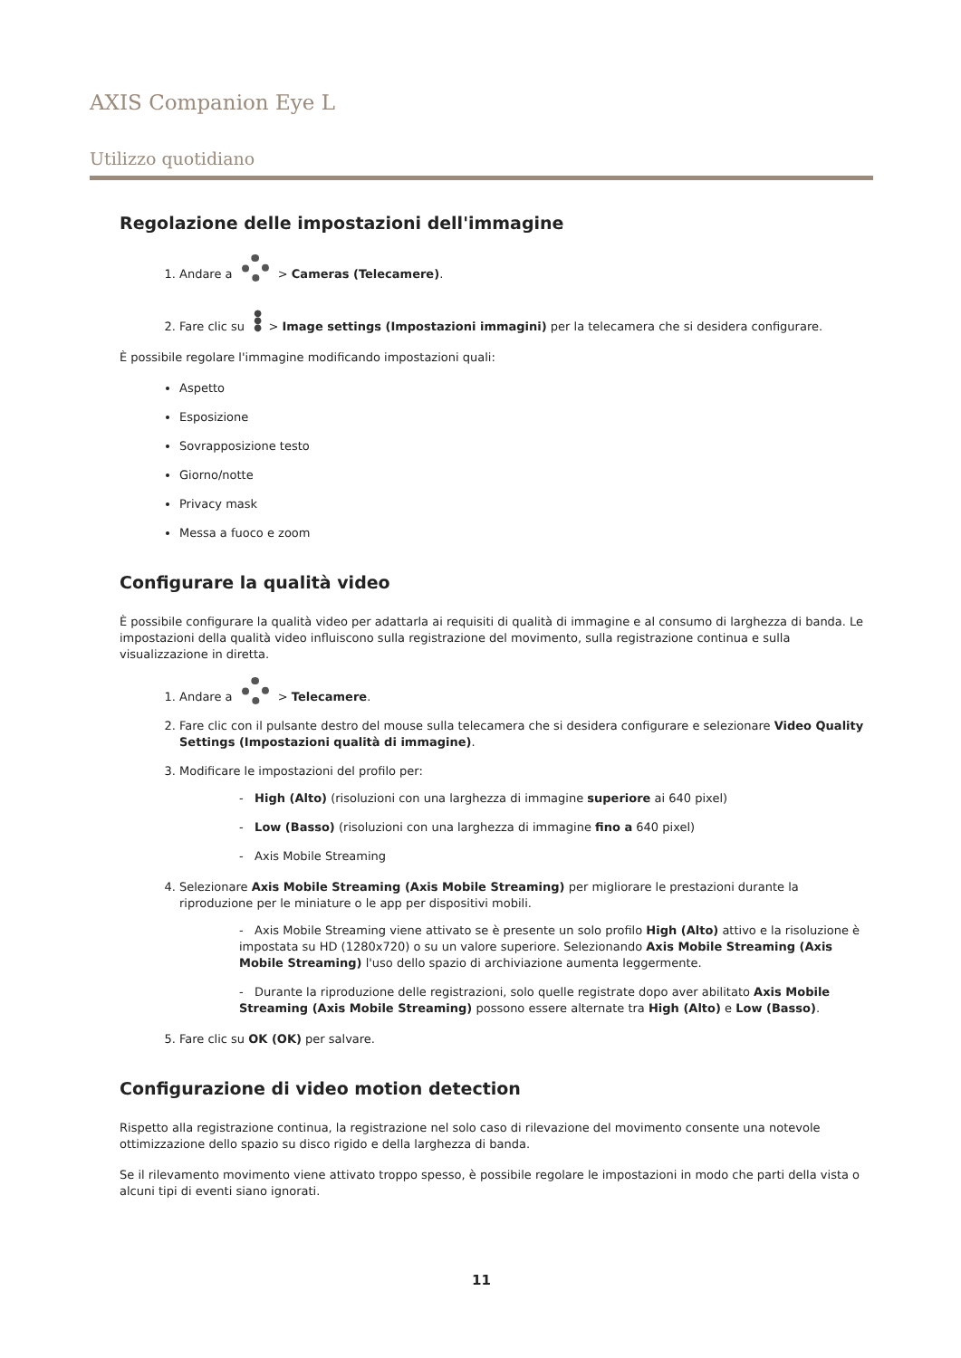AXIS Companion Eye L
Utilizzo quotidiano
Regolazione delle impostazioni dell'immagine
Andare a > Cameras (Telecamere).
Fare clic su ●
●
● > Image settings (Impostazioni immagini) per la telecamera che si desidera configurare.
È possibile regolare l'immagine modificando impostazioni quali:
Aspetto
Esposizione
Sovrapposizione testo
Giorno/notte
Privacy mask
Messa a fuoco e zoom
Configurare la qualità video
È possibile configurare la qualità video per adattarla ai requisiti di qualità di immagine e al consumo di larghezza di banda. Le impostazioni della qualità video influiscono sulla registrazione del movimento, sulla registrazione continua e sulla visualizzazione in diretta.
Andare a > Telecamere.
Fare clic con il pulsante destro del mouse sulla telecamera che si desidera configurare e selezionare Video Quality Settings (Impostazioni qualità di immagine).
Modificare le impostazioni del profilo per:
- High (Alto) (risoluzioni con una larghezza di immagine superiore ai 640 pixel)
- Low (Basso) (risoluzioni con una larghezza di immagine fino a 640 pixel)
- Axis Mobile Streaming
Selezionare Axis Mobile Streaming (Axis Mobile Streaming) per migliorare le prestazioni durante la riproduzione per le miniature o le app per dispositivi mobili.
- Axis Mobile Streaming viene attivato se è presente un solo profilo High (Alto) attivo e la risoluzione è impostata su HD (1280x720) o su un valore superiore. Selezionando Axis Mobile Streaming (Axis Mobile Streaming) l'uso dello spazio di archiviazione aumenta leggermente.
- Durante la riproduzione delle registrazioni, solo quelle registrate dopo aver abilitato Axis Mobile Streaming (Axis Mobile Streaming) possono essere alternate tra High (Alto) e Low (Basso).
Fare clic su OK (OK) per salvare.
Configurazione di video motion detection
Rispetto alla registrazione continua, la registrazione nel solo caso di rilevazione del movimento consente una notevole ottimizzazione dello spazio su disco rigido e della larghezza di banda.
Se il rilevamento movimento viene attivato troppo spesso, è possibile regolare le impostazioni in modo che parti della vista o alcuni tipi di eventi siano ignorati.
11